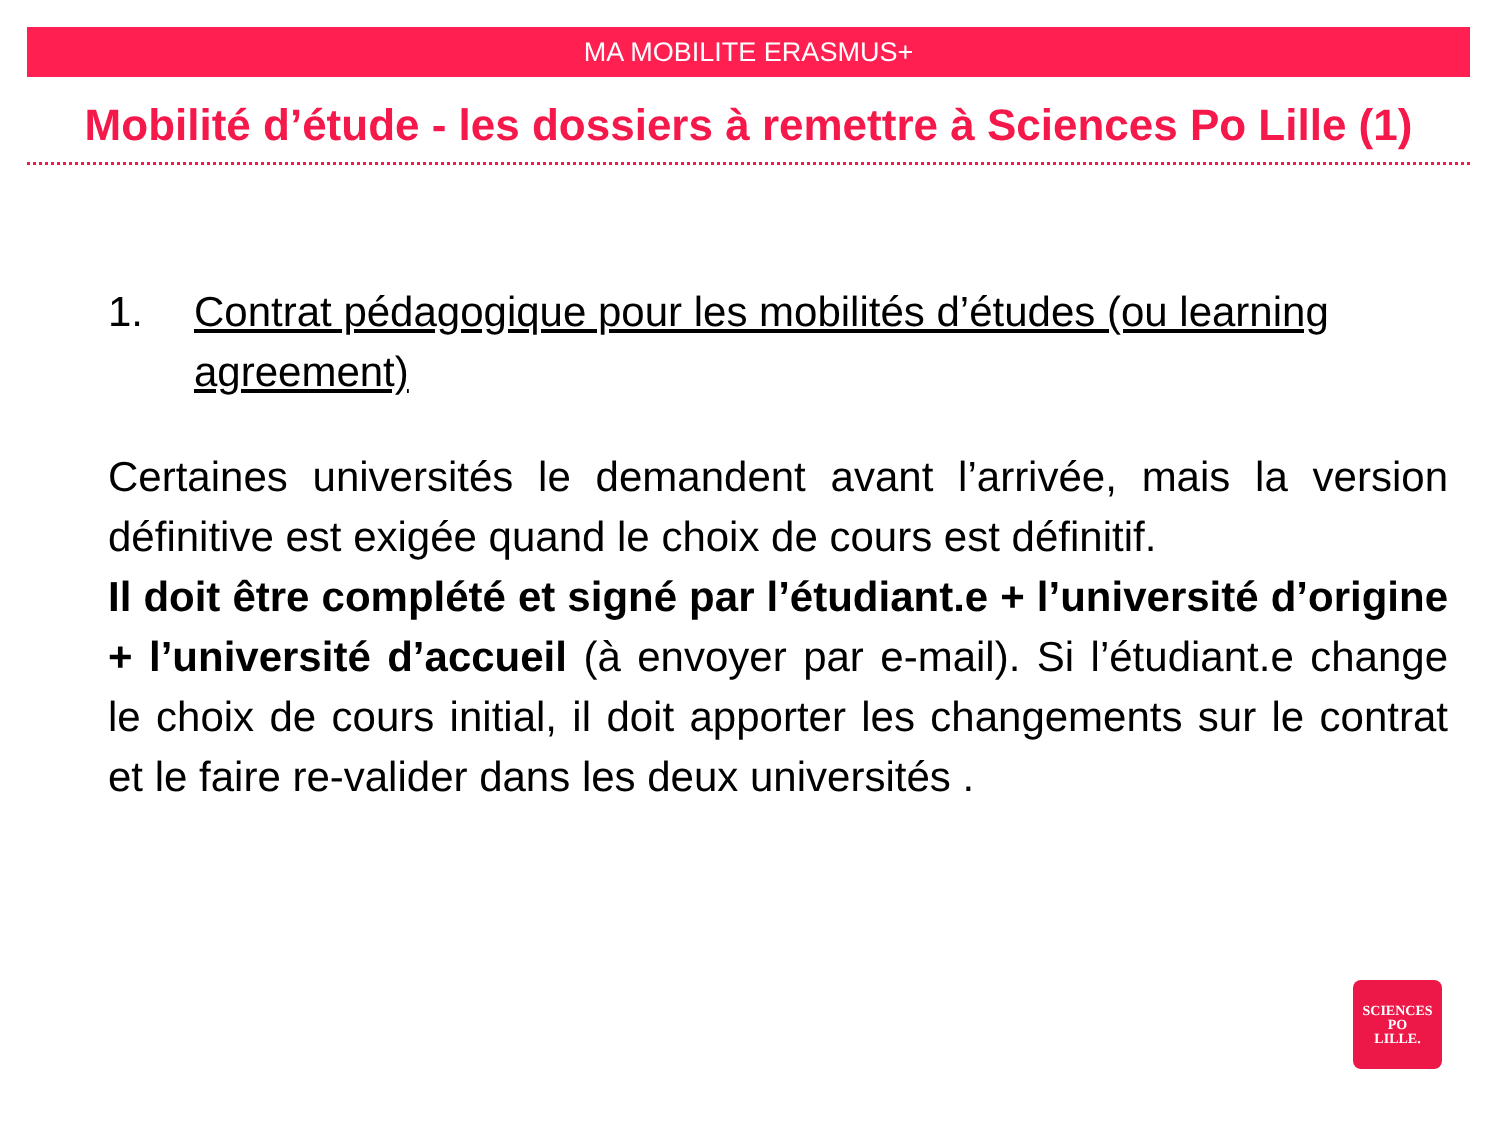MA MOBILITE ERASMUS+
Mobilité d’étude - les dossiers à remettre à Sciences Po Lille (1)
1. Contrat pédagogique pour les mobilités d’études (ou learning agreement)
Certaines universités le demandent avant l’arrivée, mais la version définitive est exigée quand le choix de cours est définitif.
Il doit être complété et signé par l’étudiant.e + l’université d’origine + l’université d’accueil (à envoyer par e-mail). Si l’étudiant.e change le choix de cours initial, il doit apporter les changements sur le contrat et le faire re-valider dans les deux universités .
SCIENCES
PO
LILLE.